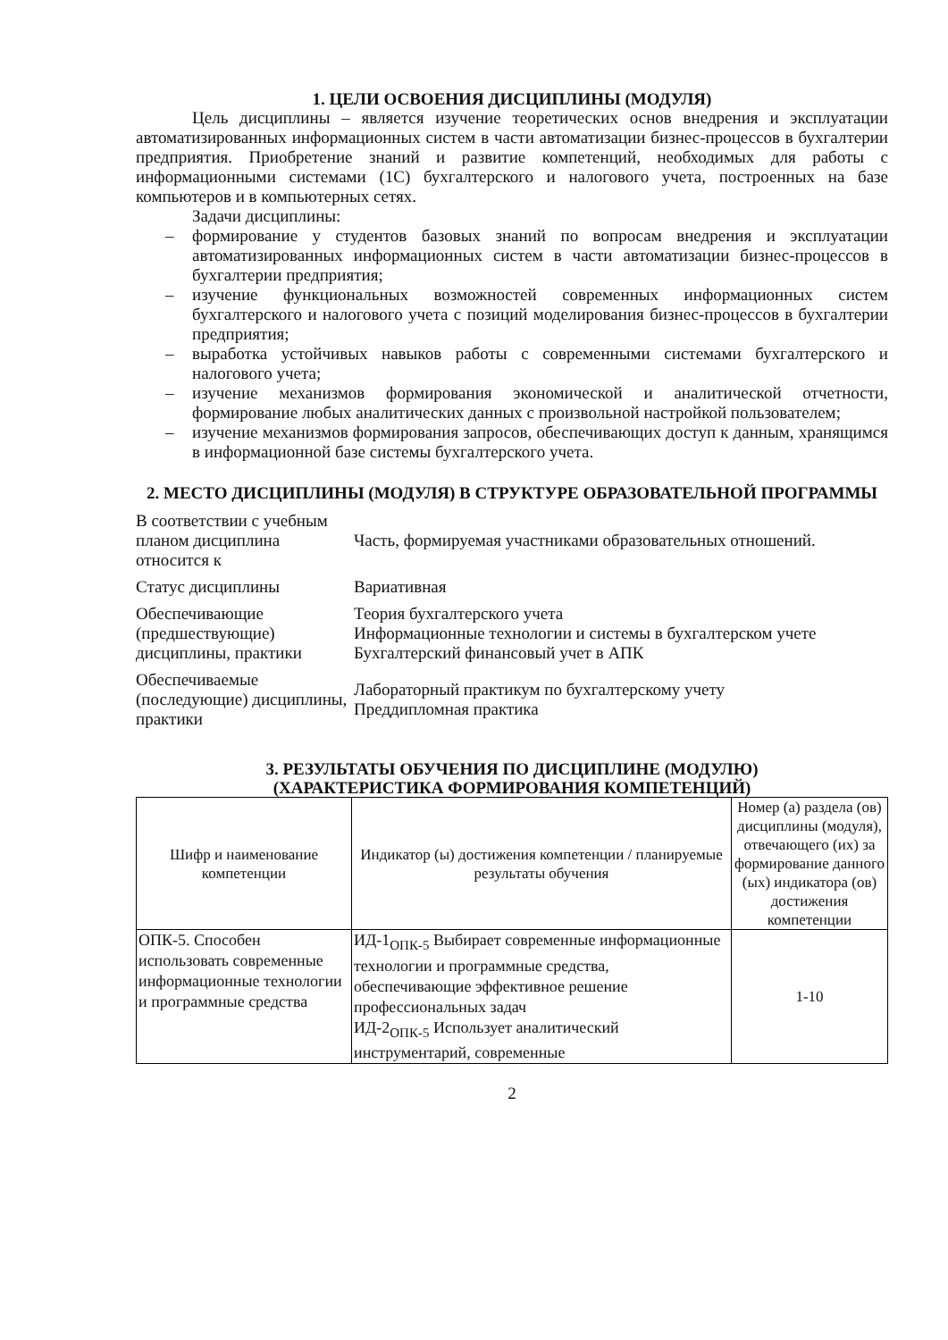1. ЦЕЛИ ОСВОЕНИЯ ДИСЦИПЛИНЫ (МОДУЛЯ)
Цель дисциплины – является изучение теоретических основ внедрения и эксплуатации автоматизированных информационных систем в части автоматизации бизнес-процессов в бухгалтерии предприятия. Приобретение знаний и развитие компетенций, необходимых для работы с информационными системами (1С) бухгалтерского и налогового учета, построенных на базе компьютеров и в компьютерных сетях.
Задачи дисциплины:
– формирование у студентов базовых знаний по вопросам внедрения и эксплуатации автоматизированных информационных систем в части автоматизации бизнес-процессов в бухгалтерии предприятия;
– изучение функциональных возможностей современных информационных систем бухгалтерского и налогового учета с позиций моделирования бизнес-процессов в бухгалтерии предприятия;
– выработка устойчивых навыков работы с современными системами бухгалтерского и налогового учета;
– изучение механизмов формирования экономической и аналитической отчетности, формирование любых аналитических данных с произвольной настройкой пользователем;
– изучение механизмов формирования запросов, обеспечивающих доступ к данным, хранящимся в информационной базе системы бухгалтерского учета.
2. МЕСТО ДИСЦИПЛИНЫ (МОДУЛЯ) В СТРУКТУРЕ ОБРАЗОВАТЕЛЬНОЙ ПРОГРАММЫ
| В соответствии с учебным планом дисциплина относится к | Часть, формируемая участниками образовательных отношений. |
| Статус дисциплины | Вариативная |
| Обеспечивающие (предшествующие) дисциплины, практики | Теория бухгалтерского учета Информационные технологии и системы в бухгалтерском учете Бухгалтерский финансовый учет в АПК |
| Обеспечиваемые (последующие) дисциплины, практики | Лабораторный практикум по бухгалтерскому учету Преддипломная практика |
3. РЕЗУЛЬТАТЫ ОБУЧЕНИЯ ПО ДИСЦИПЛИНЕ (МОДУЛЮ)
(ХАРАКТЕРИСТИКА ФОРМИРОВАНИЯ КОМПЕТЕНЦИЙ)
| Шифр и наименование компетенции | Индикатор (ы) достижения компетенции / планируемые результаты обучения | Номер (а) раздела (ов) дисциплины (модуля), отвечающего (их) за формирование данного (ых) индикатора (ов) достижения компетенции |
| ОПК-5. Способен использовать современные информационные технологии и программные средства | ИД-1<sub>ОПК-5</sub> Выбирает современные информационные технологии и программные средства, обеспечивающие эффективное решение профессиональных задач ИД-2<sub>ОПК-5</sub> Использует аналитический инструментарий, современные | 1-10 |
2